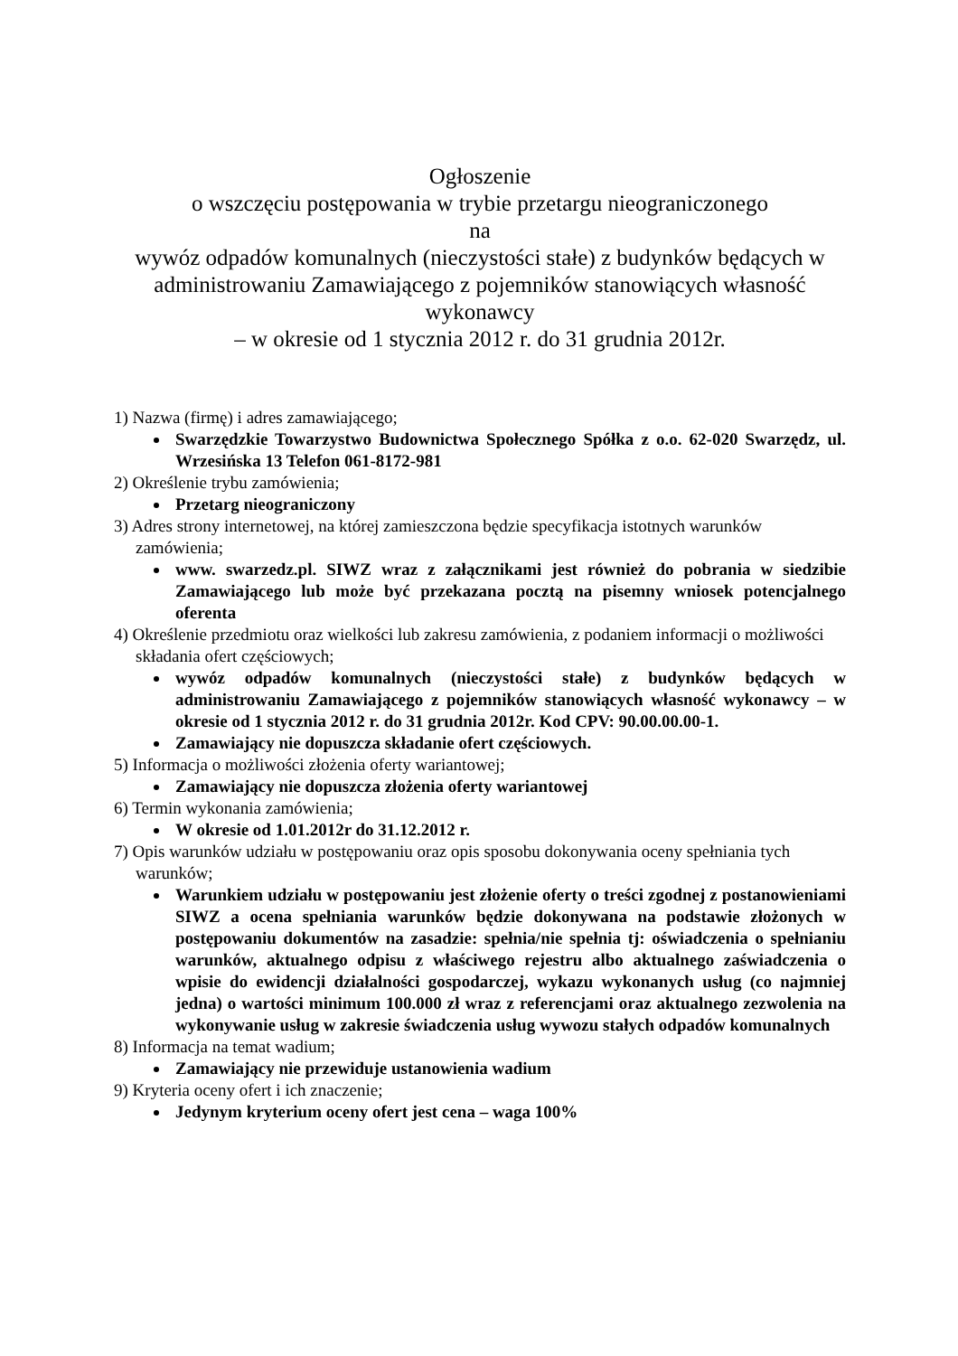Ogłoszenie
o wszczęciu postępowania w trybie przetargu nieograniczonego
na
wywóz odpadów komunalnych (nieczystości stałe) z budynków będących w administrowaniu Zamawiającego z pojemników stanowiących własność wykonawcy
– w okresie od 1 stycznia 2012 r. do 31 grudnia 2012r.
1) Nazwa (firmę) i adres zamawiającego;
Swarzędzkie Towarzystwo Budownictwa Społecznego Spółka z o.o. 62-020 Swarzędz, ul. Wrzesińska 13 Telefon 061-8172-981
2) Określenie trybu zamówienia;
Przetarg nieograniczony
3) Adres strony internetowej, na której zamieszczona będzie specyfikacja istotnych warunków zamówienia;
www. swarzedz.pl. SIWZ wraz z załącznikami jest również do pobrania w siedzibie Zamawiającego lub może być przekazana pocztą na pisemny wniosek potencjalnego oferenta
4) Określenie przedmiotu oraz wielkości lub zakresu zamówienia, z podaniem informacji o możliwości składania ofert częściowych;
wywóz odpadów komunalnych (nieczystości stałe) z budynków będących w administrowaniu Zamawiającego z pojemników stanowiących własność wykonawcy – w okresie od 1 stycznia 2012 r. do 31 grudnia 2012r. Kod CPV: 90.00.00.00-1.
Zamawiający nie dopuszcza składanie ofert częściowych.
5) Informacja o możliwości złożenia oferty wariantowej;
Zamawiający nie dopuszcza złożenia oferty wariantowej
6) Termin wykonania zamówienia;
W okresie od 1.01.2012r do 31.12.2012 r.
7) Opis warunków udziału w postępowaniu oraz opis sposobu dokonywania oceny spełniania tych warunków;
Warunkiem udziału w postępowaniu jest złożenie oferty o treści zgodnej z postanowieniami SIWZ a ocena spełniania warunków będzie dokonywana na podstawie złożonych w postępowaniu dokumentów na zasadzie: spełnia/nie spełnia tj: oświadczenia o spełnianiu warunków, aktualnego odpisu z właściwego rejestru albo aktualnego zaświadczenia o wpisie do ewidencji działalności gospodarczej, wykazu wykonanych usług (co najmniej jedna) o wartości minimum 100.000 zł wraz z referencjami oraz aktualnego zezwolenia na wykonywanie usług w zakresie świadczenia usług wywozu stałych odpadów komunalnych
8) Informacja na temat wadium;
Zamawiający nie przewiduje ustanowienia wadium
9) Kryteria oceny ofert i ich znaczenie;
Jedynym kryterium oceny ofert jest cena – waga 100%